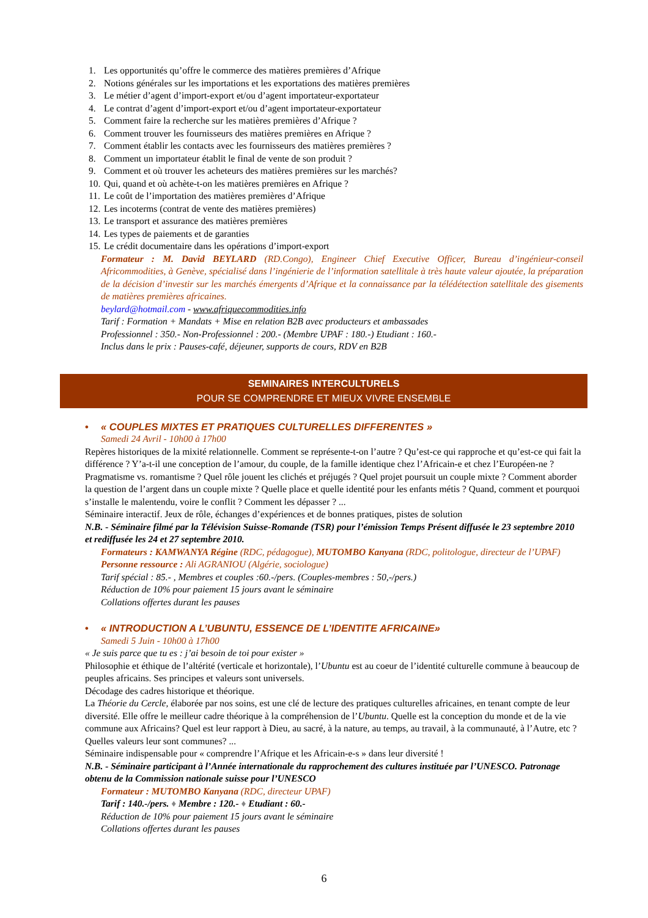1. Les opportunités qu’offre le commerce des matières premières d’Afrique
2. Notions générales sur les importations et les exportations des matières premières
3. Le métier d’agent d’import-export et/ou d’agent importateur-exportateur
4. Le contrat d’agent d’import-export et/ou d’agent importateur-exportateur
5. Comment faire la recherche sur les matières premières d’Afrique ?
6. Comment trouver les fournisseurs des matières premières en Afrique ?
7. Comment établir les contacts avec les fournisseurs des matières premières ?
8. Comment un importateur établit le final de vente de son produit ?
9. Comment et où trouver les acheteurs des matières premières sur les marchés?
10. Qui, quand et où achète-t-on les matières premières en Afrique ?
11. Le coût de l’importation des matières premières d’Afrique
12. Les incoterms (contrat de vente des matières premières)
13. Le transport et assurance des matières premières
14. Les types de paiements et de garanties
15. Le crédit documentaire dans les opérations d’import-export
Formateur : M. David BEYLARD (RD.Congo), Engineer Chief Executive Officer, Bureau d’ingénieur-conseil Africommodities, à Genève, spécialisé dans l’ingénierie de l’information satellitale à très haute valeur ajoutée, la préparation de la décision d’investir sur les marchés émergents d’Afrique et la connaissance par la télédétection satellitale des gisements de matières premières africaines.
beylard@hotmail.com - www.afriquecommodities.info
Tarif : Formation + Mandats + Mise en relation B2B avec producteurs et ambassades
Professionnel : 350.- Non-Professionnel : 200.- (Membre UPAF : 180.-) Etudiant : 160.-
Inclus dans le prix : Pauses-café, déjeuner, supports de cours, RDV en B2B
SEMINAIRES INTERCULTURELS
POUR SE COMPRENDRE ET MIEUX VIVRE ENSEMBLE
• « COUPLES MIXTES ET PRATIQUES CULTURELLES DIFFERENTES »
Samedi 24 Avril - 10h00 à 17h00
Repères historiques de la mixité relationnelle. Comment se représente-t-on l’autre ? Qu’est-ce qui rapproche et qu’est-ce qui fait la différence ? Y’a-t-il une conception de l’amour, du couple, de la famille identique chez l’Africain-e et chez l’Européen-ne ? Pragmatisme vs. romantisme ? Quel rôle jouent les clichés et préjugés ? Quel projet poursuit un couple mixte ? Comment aborder la question de l’argent dans un couple mixte ? Quelle place et quelle identité pour les enfants métis ? Quand, comment et pourquoi s’installe le malentendu, voire le conflit ? Comment les dépasser ? ...
Séminaire interactif. Jeux de rôle, échanges d’expériences et de bonnes pratiques, pistes de solution
N.B. - Séminaire filmé par la Télévision Suisse-Romande (TSR) pour l’émission Temps Présent diffusée le 23 septembre 2010 et rediffusée les 24 et 27 septembre 2010.
Formateurs : KAMWANYA Régine (RDC, pédagogue), MUTOMBO Kanyana (RDC, politologue, directeur de l’UPAF)
Personne ressource : Ali AGRANIOU (Algérie, sociologue)
Tarif spécial : 85.- , Membres et couples :60.-/pers. (Couples-membres : 50,-/pers.)
Réduction de 10% pour paiement 15 jours avant le séminaire
Collations offertes durant les pauses
• « INTRODUCTION A L’UBUNTU, ESSENCE DE L’IDENTITE AFRICAINE»
Samedi 5 Juin - 10h00 à 17h00
« Je suis parce que tu es : j’ai besoin de toi pour exister »
Philosophie et éthique de l’altérité (verticale et horizontale), l’Ubuntu est au coeur de l’identité culturelle commune à beaucoup de peuples africains. Ses principes et valeurs sont universels.
Décodage des cadres historique et théorique.
La Théorie du Cercle, élaborée par nos soins, est une clé de lecture des pratiques culturelles africaines, en tenant compte de leur diversité. Elle offre le meilleur cadre théorique à la compréhension de l’Ubuntu. Quelle est la conception du monde et de la vie commune aux Africains? Quel est leur rapport à Dieu, au sacré, à la nature, au temps, au travail, à la communauté, à l’Autre, etc ? Quelles valeurs leur sont communes? ...
Séminaire indispensable pour « comprendre l’Afrique et les Africain-e-s » dans leur diversité !
N.B. - Séminaire participant à l’Année internationale du rapprochement des cultures instituée par l’UNESCO. Patronage obtenu de la Commission nationale suisse pour l’UNESCO
Formateur : MUTOMBO Kanyana (RDC, directeur UPAF)
Tarif : 140.-/pers. ♦ Membre : 120.- ♦ Etudiant : 60.-
Réduction de 10% pour paiement 15 jours avant le séminaire
Collations offertes durant les pauses
6